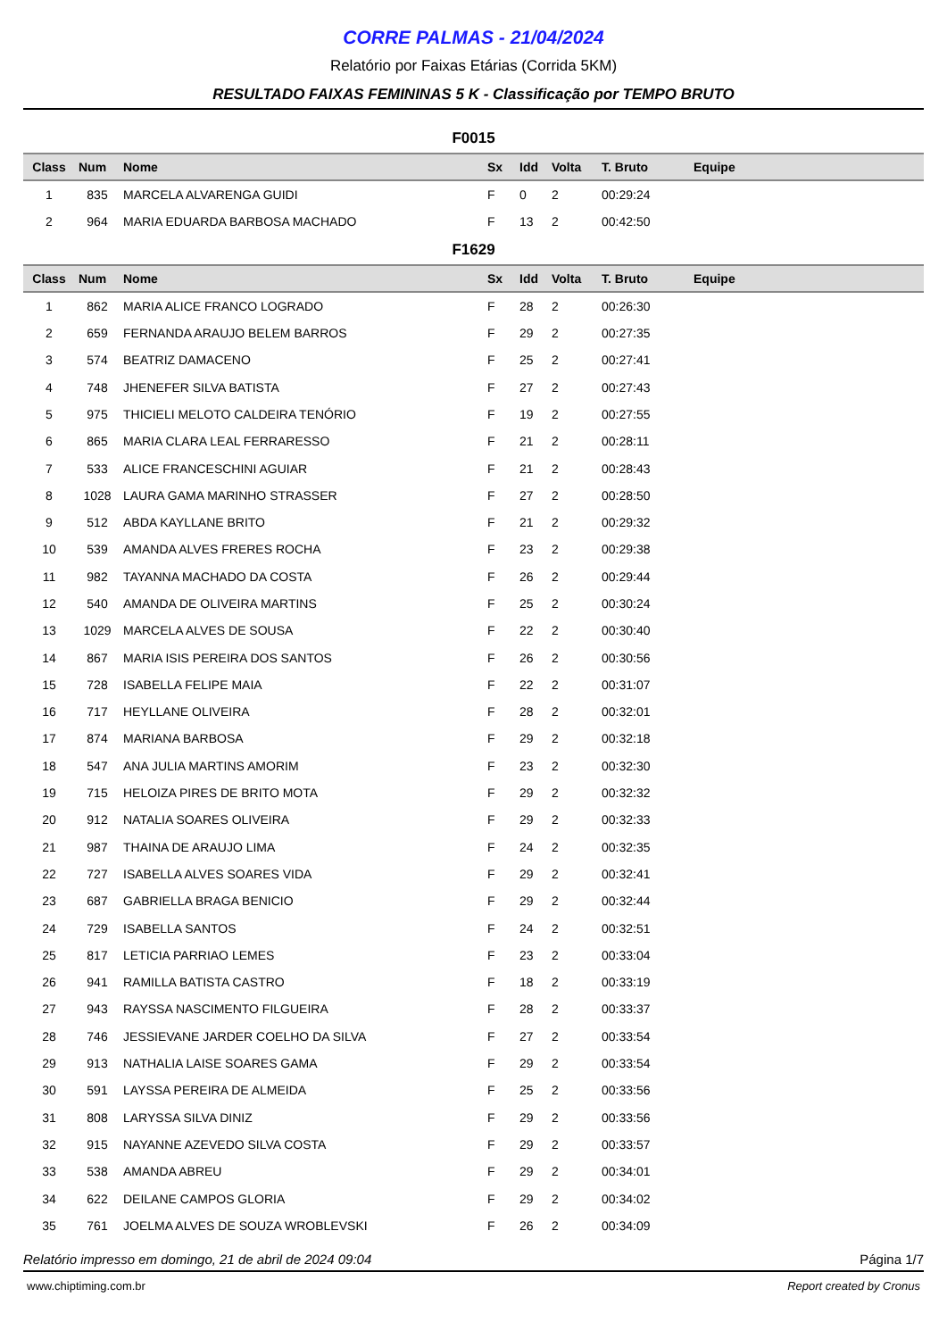CORRE PALMAS - 21/04/2024
Relatório por Faixas Etárias (Corrida 5KM)
RESULTADO FAIXAS FEMININAS 5 K - Classificação por TEMPO BRUTO
F0015
| Class | Num | Nome | Sx | Idd | Volta | T. Bruto | Equipe |
| --- | --- | --- | --- | --- | --- | --- | --- |
| 1 | 835 | MARCELA ALVARENGA GUIDI | F | 0 | 2 | 00:29:24 | |
| 2 | 964 | MARIA EDUARDA BARBOSA MACHADO | F | 13 | 2 | 00:42:50 | |
F1629
| Class | Num | Nome | Sx | Idd | Volta | T. Bruto | Equipe |
| --- | --- | --- | --- | --- | --- | --- | --- |
| 1 | 862 | MARIA ALICE FRANCO LOGRADO | F | 28 | 2 | 00:26:30 | |
| 2 | 659 | FERNANDA ARAUJO BELEM BARROS | F | 29 | 2 | 00:27:35 | |
| 3 | 574 | BEATRIZ DAMACENO | F | 25 | 2 | 00:27:41 | |
| 4 | 748 | JHENEFER SILVA BATISTA | F | 27 | 2 | 00:27:43 | |
| 5 | 975 | THICIELI MELOTO CALDEIRA TENÓRIO | F | 19 | 2 | 00:27:55 | |
| 6 | 865 | MARIA CLARA LEAL FERRARESSO | F | 21 | 2 | 00:28:11 | |
| 7 | 533 | ALICE FRANCESCHINI AGUIAR | F | 21 | 2 | 00:28:43 | |
| 8 | 1028 | LAURA GAMA MARINHO STRASSER | F | 27 | 2 | 00:28:50 | |
| 9 | 512 | ABDA KAYLLANE BRITO | F | 21 | 2 | 00:29:32 | |
| 10 | 539 | AMANDA ALVES FRERES ROCHA | F | 23 | 2 | 00:29:38 | |
| 11 | 982 | TAYANNA MACHADO DA COSTA | F | 26 | 2 | 00:29:44 | |
| 12 | 540 | AMANDA DE OLIVEIRA MARTINS | F | 25 | 2 | 00:30:24 | |
| 13 | 1029 | MARCELA ALVES DE SOUSA | F | 22 | 2 | 00:30:40 | |
| 14 | 867 | MARIA ISIS PEREIRA DOS SANTOS | F | 26 | 2 | 00:30:56 | |
| 15 | 728 | ISABELLA FELIPE MAIA | F | 22 | 2 | 00:31:07 | |
| 16 | 717 | HEYLLANE OLIVEIRA | F | 28 | 2 | 00:32:01 | |
| 17 | 874 | MARIANA BARBOSA | F | 29 | 2 | 00:32:18 | |
| 18 | 547 | ANA JULIA MARTINS AMORIM | F | 23 | 2 | 00:32:30 | |
| 19 | 715 | HELOIZA PIRES DE BRITO MOTA | F | 29 | 2 | 00:32:32 | |
| 20 | 912 | NATALIA SOARES OLIVEIRA | F | 29 | 2 | 00:32:33 | |
| 21 | 987 | THAINA DE ARAUJO LIMA | F | 24 | 2 | 00:32:35 | |
| 22 | 727 | ISABELLA ALVES SOARES VIDA | F | 29 | 2 | 00:32:41 | |
| 23 | 687 | GABRIELLA BRAGA BENICIO | F | 29 | 2 | 00:32:44 | |
| 24 | 729 | ISABELLA SANTOS | F | 24 | 2 | 00:32:51 | |
| 25 | 817 | LETICIA PARRIAO LEMES | F | 23 | 2 | 00:33:04 | |
| 26 | 941 | RAMILLA BATISTA CASTRO | F | 18 | 2 | 00:33:19 | |
| 27 | 943 | RAYSSA NASCIMENTO FILGUEIRA | F | 28 | 2 | 00:33:37 | |
| 28 | 746 | JESSIEVANE JARDER COELHO DA SILVA | F | 27 | 2 | 00:33:54 | |
| 29 | 913 | NATHALIA LAISE SOARES GAMA | F | 29 | 2 | 00:33:54 | |
| 30 | 591 | LAYSSA PEREIRA DE ALMEIDA | F | 25 | 2 | 00:33:56 | |
| 31 | 808 | LARYSSA SILVA DINIZ | F | 29 | 2 | 00:33:56 | |
| 32 | 915 | NAYANNE AZEVEDO SILVA COSTA | F | 29 | 2 | 00:33:57 | |
| 33 | 538 | AMANDA ABREU | F | 29 | 2 | 00:34:01 | |
| 34 | 622 | DEILANE CAMPOS GLORIA | F | 29 | 2 | 00:34:02 | |
| 35 | 761 | JOELMA ALVES DE SOUZA WROBLEVSKI | F | 26 | 2 | 00:34:09 | |
Relatório impresso em domingo, 21 de abril de 2024 09:04 Página 1/7
www.chiptiming.com.br Report created by Cronus